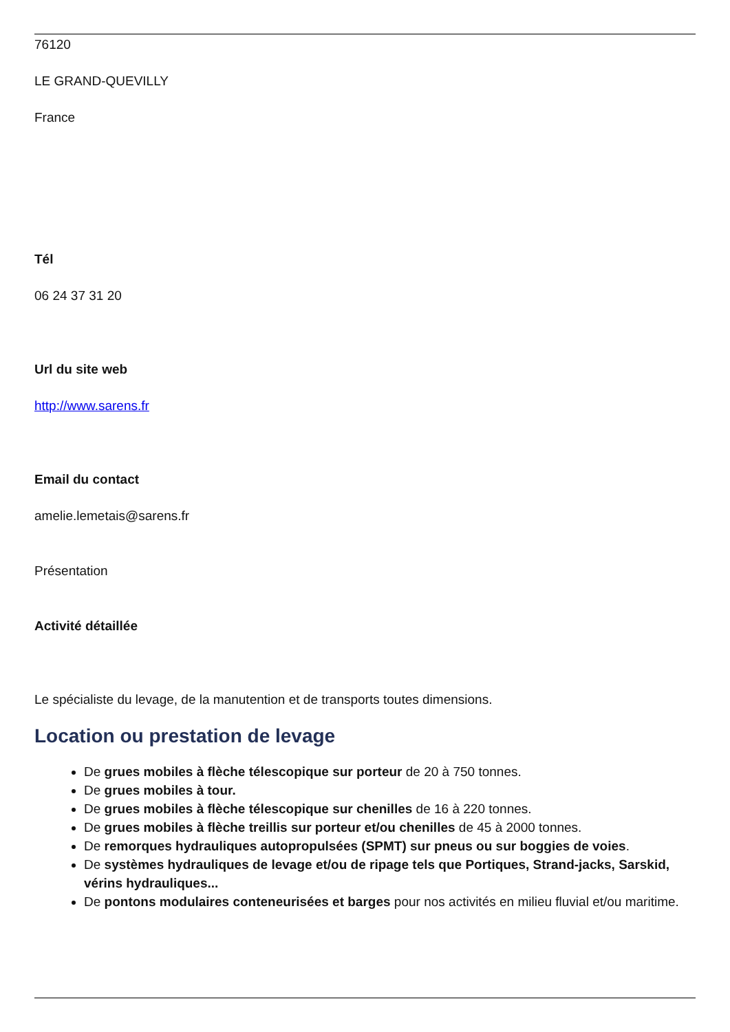76120
LE GRAND-QUEVILLY
France
Tél
06 24 37 31 20
Url du site web
http://www.sarens.fr
Email du contact
amelie.lemetais@sarens.fr
Présentation
Activité détaillée
Le spécialiste du levage, de la manutention et de transports toutes dimensions.
Location ou prestation de levage
De grues mobiles à flèche télescopique sur porteur de 20 à 750 tonnes.
De grues mobiles à tour.
De grues mobiles à flèche télescopique sur chenilles de 16 à 220 tonnes.
De grues mobiles à flèche treillis sur porteur et/ou chenilles de 45 à 2000 tonnes.
De remorques hydrauliques autopropulsées (SPMT) sur pneus ou sur boggies de voies.
De systèmes hydrauliques de levage et/ou de ripage tels que Portiques, Strand-jacks, Sarskid, vérins hydrauliques...
De pontons modulaires conteneurisées et barges pour nos activités en milieu fluvial et/ou maritime.